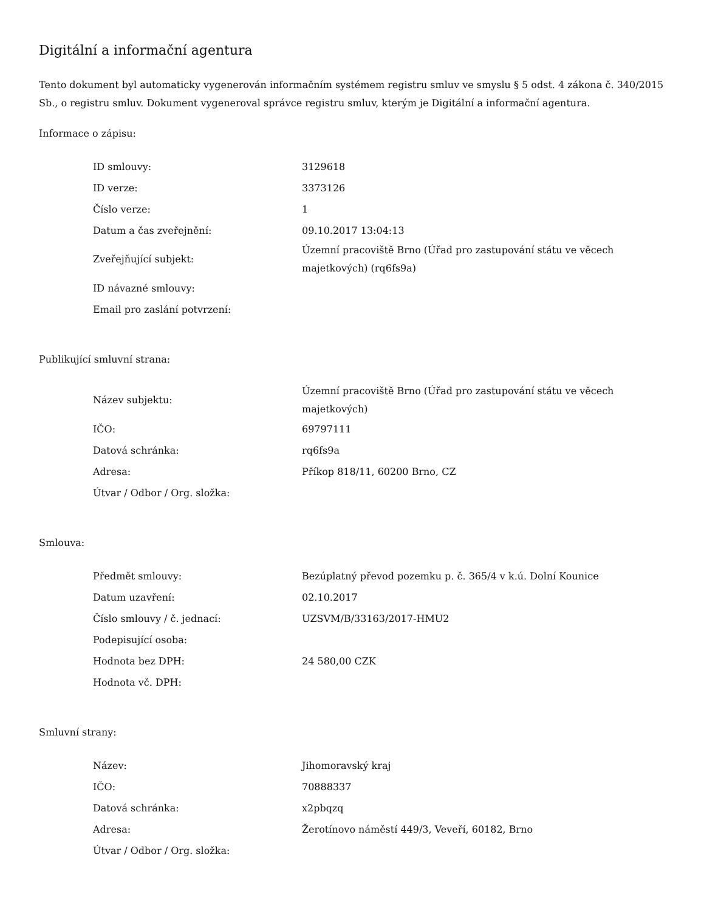Digitální a informační agentura
Tento dokument byl automaticky vygenerován informačním systémem registru smluv ve smyslu § 5 odst. 4 zákona č. 340/2015 Sb., o registru smluv. Dokument vygeneroval správce registru smluv, kterým je Digitální a informační agentura.
Informace o zápisu:
| ID smlouvy: | 3129618 |
| ID verze: | 3373126 |
| Číslo verze: | 1 |
| Datum a čas zveřejnění: | 09.10.2017 13:04:13 |
| Zveřejňující subjekt: | Územní pracoviště Brno (Úřad pro zastupování státu ve věcech majetkových) (rq6fs9a) |
| ID návazné smlouvy: | |
| Email pro zaslání potvrzení: | |
Publikující smluvní strana:
| Název subjektu: | Územní pracoviště Brno (Úřad pro zastupování státu ve věcech majetkových) |
| IČO: | 69797111 |
| Datová schránka: | rq6fs9a |
| Adresa: | Příkop 818/11, 60200 Brno, CZ |
| Útvar / Odbor / Org. složka: | |
Smlouva:
| Předmět smlouvy: | Bezúplatný převod pozemku p. č. 365/4 v k.ú. Dolní Kounice |
| Datum uzavření: | 02.10.2017 |
| Číslo smlouvy / č. jednací: | UZSVM/B/33163/2017-HMU2 |
| Podepisující osoba: | |
| Hodnota bez DPH: | 24 580,00 CZK |
| Hodnota vč. DPH: | |
Smluvní strany:
| Název: | Jihomoravský kraj |
| IČO: | 70888337 |
| Datová schránka: | x2pbqzq |
| Adresa: | Žerotínovo náměstí 449/3, Veveří, 60182, Brno |
| Útvar / Odbor / Org. složka: | |